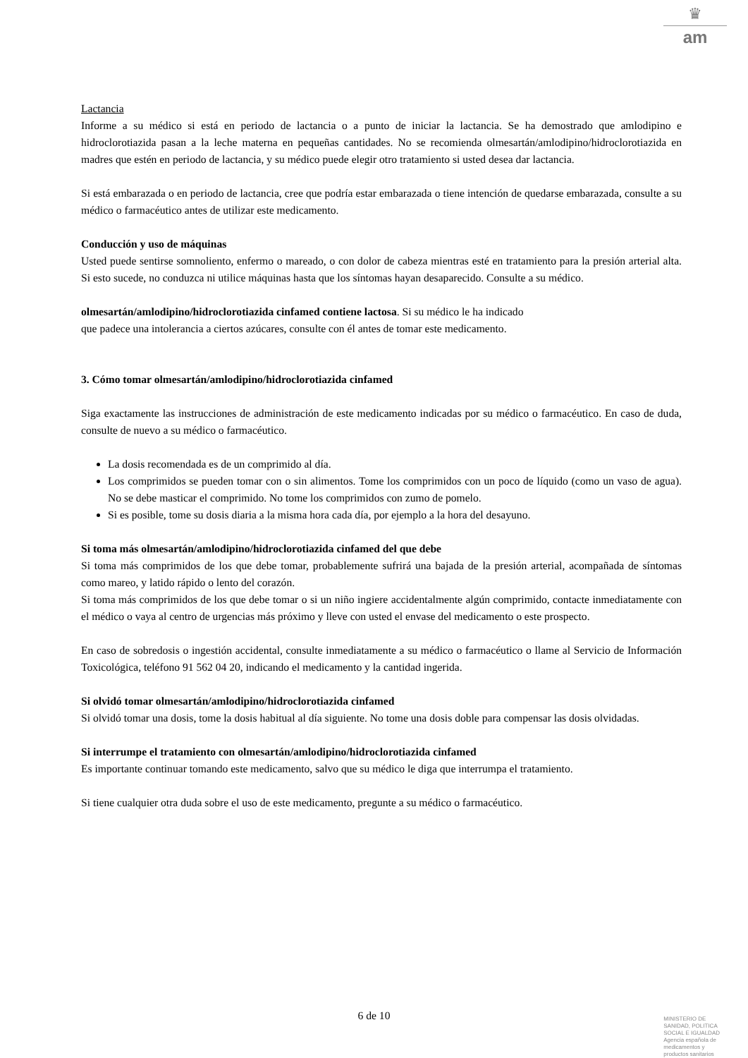♛
am
Lactancia
Informe a su médico si está en periodo de lactancia o a punto de iniciar la lactancia. Se ha demostrado que amlodipino e hidroclorotiazida pasan a la leche materna en pequeñas cantidades. No se recomienda olmesartán/amlodipino/hidroclorotiazida en madres que estén en periodo de lactancia, y su médico puede elegir otro tratamiento si usted desea dar lactancia.
Si está embarazada o en periodo de lactancia, cree que podría estar embarazada o tiene intención de quedarse embarazada, consulte a su médico o farmacéutico antes de utilizar este medicamento.
Conducción y uso de máquinas
Usted puede sentirse somnoliento, enfermo o mareado, o con dolor de cabeza mientras esté en tratamiento para la presión arterial alta. Si esto sucede, no conduzca ni utilice máquinas hasta que los síntomas hayan desaparecido. Consulte a su médico.
olmesartán/amlodipino/hidroclorotiazida cinfamed contiene lactosa. Si su médico le ha indicado
que padece una intolerancia a ciertos azúcares, consulte con él antes de tomar este medicamento.
3. Cómo tomar olmesartán/amlodipino/hidroclorotiazida cinfamed
Siga exactamente las instrucciones de administración de este medicamento indicadas por su médico o farmacéutico. En caso de duda, consulte de nuevo a su médico o farmacéutico.
La dosis recomendada es de un comprimido al día.
Los comprimidos se pueden tomar con o sin alimentos. Tome los comprimidos con un poco de líquido (como un vaso de agua). No se debe masticar el comprimido. No tome los comprimidos con zumo de pomelo.
Si es posible, tome su dosis diaria a la misma hora cada día, por ejemplo a la hora del desayuno.
Si toma más olmesartán/amlodipino/hidroclorotiazida cinfamed del que debe
Si toma más comprimidos de los que debe tomar, probablemente sufrirá una bajada de la presión arterial, acompañada de síntomas como mareo, y latido rápido o lento del corazón.
Si toma más comprimidos de los que debe tomar o si un niño ingiere accidentalmente algún comprimido, contacte inmediatamente con el médico o vaya al centro de urgencias más próximo y lleve con usted el envase del medicamento o este prospecto.
En caso de sobredosis o ingestión accidental, consulte inmediatamente a su médico o farmacéutico o llame al Servicio de Información Toxicológica, teléfono 91 562 04 20, indicando el medicamento y la cantidad ingerida.
Si olvidó tomar olmesartán/amlodipino/hidroclorotiazida cinfamed
Si olvidó tomar una dosis, tome la dosis habitual al día siguiente. No tome una dosis doble para compensar las dosis olvidadas.
Si interrumpe el tratamiento con olmesartán/amlodipino/hidroclorotiazida cinfamed
Es importante continuar tomando este medicamento, salvo que su médico le diga que interrumpa el tratamiento.
Si tiene cualquier otra duda sobre el uso de este medicamento, pregunte a su médico o farmacéutico.
6 de 10
MINISTERIO DE
SANIDAD, POLITICA
SOCIAL E IGUALDAD
Agencia española de
medicamentos y
productos sanitarios